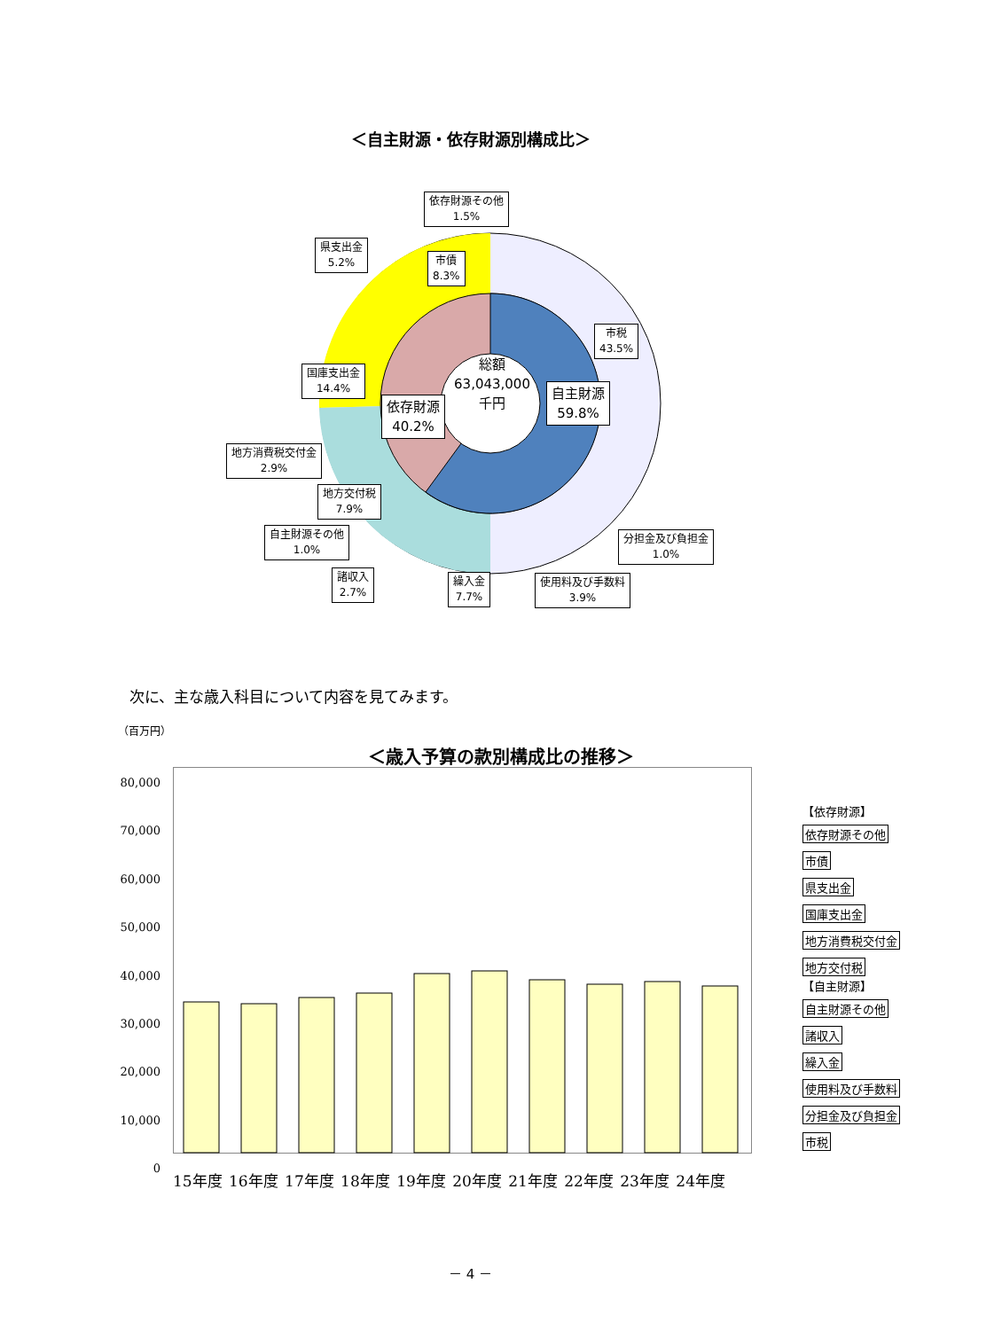＜自主財源・依存財源別構成比＞
総額
63,043,000
千円
依存財源その他
1.5%
県支出金
5.2%
市債
8.3%
市税
43.5%
国庫支出金
14.4%
自主財源
59.8%
依存財源
40.2%
地方消費税交付金
2.9%
地方交付税
7.9%
自主財源その他
1.0%
分担金及び負担金
1.0%
諸収入
2.7%
繰入金
7.7%
使用料及び手数料
3.9%
次に、主な歳入科目について内容を見てみます。
（百万円）
＜歳入予算の款別構成比の推移＞
80,000
70,000
60,000
50,000
40,000
30,000
20,000
10,000
0
15年度 16年度 17年度 18年度 19年度 20年度 21年度 22年度 23年度 24年度
【依存財源】
依存財源その他
市債
県支出金
国庫支出金
地方消費税交付金
地方交付税
【自主財源】
自主財源その他
諸収入
繰入金
使用料及び手数料
分担金及び負担金
市税
－ 4 －